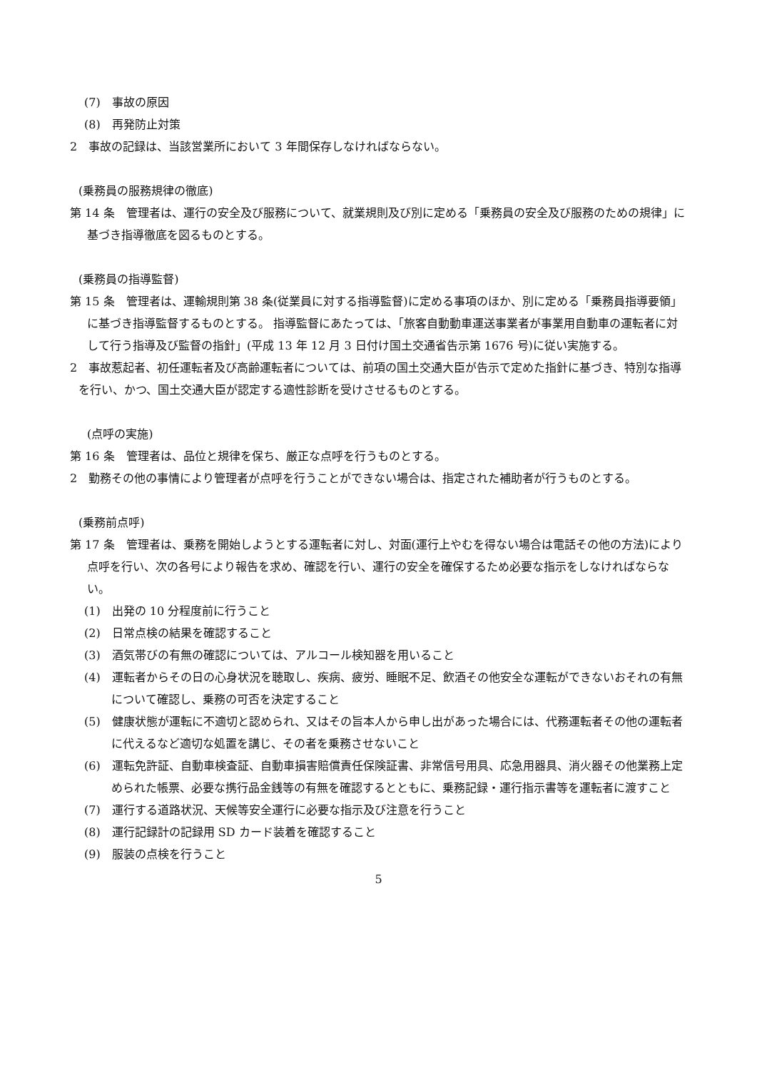(7)　事故の原因
(8)　再発防止対策
2　事故の記録は、当該営業所において 3 年間保存しなければならない。
(乗務員の服務規律の徹底)
第 14 条　管理者は、運行の安全及び服務について、就業規則及び別に定める「乗務員の安全及び服務のための規律」に基づき指導徹底を図るものとする。
(乗務員の指導監督)
第 15 条　管理者は、運輸規則第 38 条(従業員に対する指導監督)に定める事項のほか、別に定める「乗務員指導要領」に基づき指導監督するものとする。 指導監督にあたっては、「旅客自動動車運送事業者が事業用自動車の運転者に対して行う指導及び監督の指針」(平成 13 年 12 月 3 日付け国土交通省告示第 1676 号)に従い実施する。
2　事故惹起者、初任運転者及び高齢運転者については、前項の国土交通大臣が告示で定めた指針に基づき、特別な指導を行い、かつ、国土交通大臣が認定する適性診断を受けさせるものとする。
(点呼の実施)
第 16 条　管理者は、品位と規律を保ち、厳正な点呼を行うものとする。
2　勤務その他の事情により管理者が点呼を行うことができない場合は、指定された補助者が行うものとする。
(乗務前点呼)
第 17 条　管理者は、乗務を開始しようとする運転者に対し、対面(運行上やむを得ない場合は電話その他の方法)により点呼を行い、次の各号により報告を求め、確認を行い、運行の安全を確保するため必要な指示をしなければならない。
(1)　出発の 10 分程度前に行うこと
(2)　日常点検の結果を確認すること
(3)　酒気帯びの有無の確認については、アルコール検知器を用いること
(4)　運転者からその日の心身状況を聴取し、疾病、疲労、睡眠不足、飲酒その他安全な運転ができないおそれの有無について確認し、乗務の可否を決定すること
(5)　健康状態が運転に不適切と認められ、又はその旨本人から申し出があった場合には、代務運転者その他の運転者に代えるなど適切な処置を講じ、その者を乗務させないこと
(6)　運転免許証、自動車検査証、自動車損害賠償責任保険証書、非常信号用具、応急用器具、消火器その他業務上定められた帳票、必要な携行品金銭等の有無を確認するとともに、乗務記録・運行指示書等を運転者に渡すこと
(7)　運行する道路状況、天候等安全運行に必要な指示及び注意を行うこと
(8)　運行記録計の記録用 SD カード装着を確認すること
(9)　服装の点検を行うこと
5